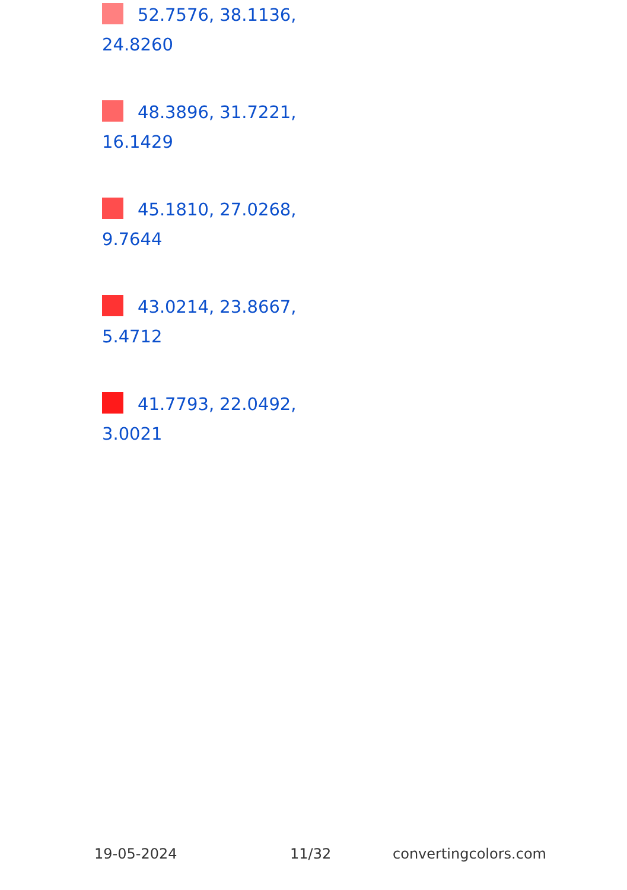52.7576, 38.1136, 24.8260
48.3896, 31.7221, 16.1429
45.1810, 27.0268, 9.7644
43.0214, 23.8667, 5.4712
41.7793, 22.0492, 3.0021
19-05-2024 11/32 convertingcolors.com